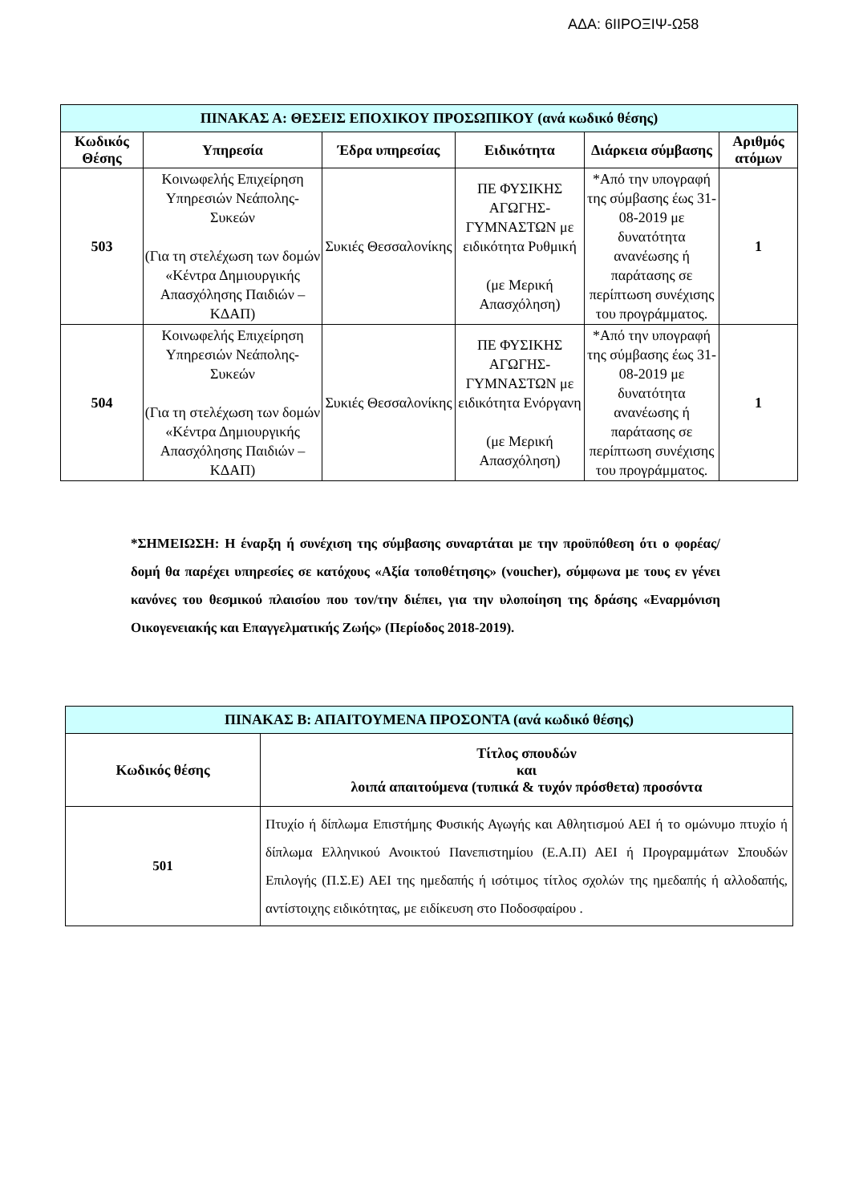ΑΔΑ: 6ΙΙΡΟΞΙΨ-Ω58
| ΠΙΝΑΚΑΣ Α: ΘΕΣΕΙΣ ΕΠΟΧΙΚΟΥ ΠΡΟΣΩΠΙΚΟΥ (ανά κωδικό θέσης) | | | | | |
| --- | --- | --- | --- | --- | --- |
| Κωδικός Θέσης | Υπηρεσία | Έδρα υπηρεσίας | Ειδικότητα | Διάρκεια σύμβασης | Αριθμός ατόμων |
| 503 | Κοινωφελής Επιχείρηση Υπηρεσιών Νεάπολης-Συκεών (Για τη στελέχωση των δομών «Κέντρα Δημιουργικής Απασχόλησης Παιδιών – ΚΔΑΠ) | Συκιές Θεσσαλονίκης | ΠΕ ΦΥΣΙΚΗΣ ΑΓΩΓΗΣ-ΓΥΜΝΑΣΤΩΝ με ειδικότητα Ρυθμική (με Μερική Απασχόληση) | *Από την υπογραφή της σύμβασης έως 31-08-2019 με δυνατότητα ανανέωσης ή παράτασης σε περίπτωση συνέχισης του προγράμματος. | 1 |
| 504 | Κοινωφελής Επιχείρηση Υπηρεσιών Νεάπολης-Συκεών (Για τη στελέχωση των δομών «Κέντρα Δημιουργικής Απασχόλησης Παιδιών – ΚΔΑΠ) | Συκιές Θεσσαλονίκης | ΠΕ ΦΥΣΙΚΗΣ ΑΓΩΓΗΣ-ΓΥΜΝΑΣΤΩΝ με ειδικότητα Ενόργανη (με Μερική Απασχόληση) | *Από την υπογραφή της σύμβασης έως 31-08-2019 με δυνατότητα ανανέωσης ή παράτασης σε περίπτωση συνέχισης του προγράμματος. | 1 |
*ΣΗΜΕΙΩΣΗ: Η έναρξη ή συνέχιση της σύμβασης συναρτάται με την προϋπόθεση ότι ο φορέας/δομή θα παρέχει υπηρεσίες σε κατόχους «Αξία τοποθέτησης» (voucher), σύμφωνα με τους εν γένει κανόνες του θεσμικού πλαισίου που τον/την διέπει, για την υλοποίηση της δράσης «Εναρμόνιση Οικογενειακής και Επαγγελματικής Ζωής» (Περίοδος 2018-2019).
| ΠΙΝΑΚΑΣ Β: ΑΠΑΙΤΟΥΜΕΝΑ ΠΡΟΣΟΝΤΑ (ανά κωδικό θέσης) | |
| --- | --- |
| Κωδικός θέσης | Τίτλος σπουδών και λοιπά απαιτούμενα (τυπικά & τυχόν πρόσθετα) προσόντα |
| 501 | Πτυχίο ή δίπλωμα Επιστήμης Φυσικής Αγωγής και Αθλητισμού ΑΕΙ ή το ομώνυμο πτυχίο ή δίπλωμα Ελληνικού Ανοικτού Πανεπιστημίου (Ε.Α.Π) ΑΕΙ ή Προγραμμάτων Σπουδών Επιλογής (Π.Σ.Ε) ΑΕΙ της ημεδαπής ή ισότιμος τίτλος σχολών της ημεδαπής ή αλλοδαπής, αντίστοιχης ειδικότητας, με ειδίκευση στο Ποδοσφαίρου . |